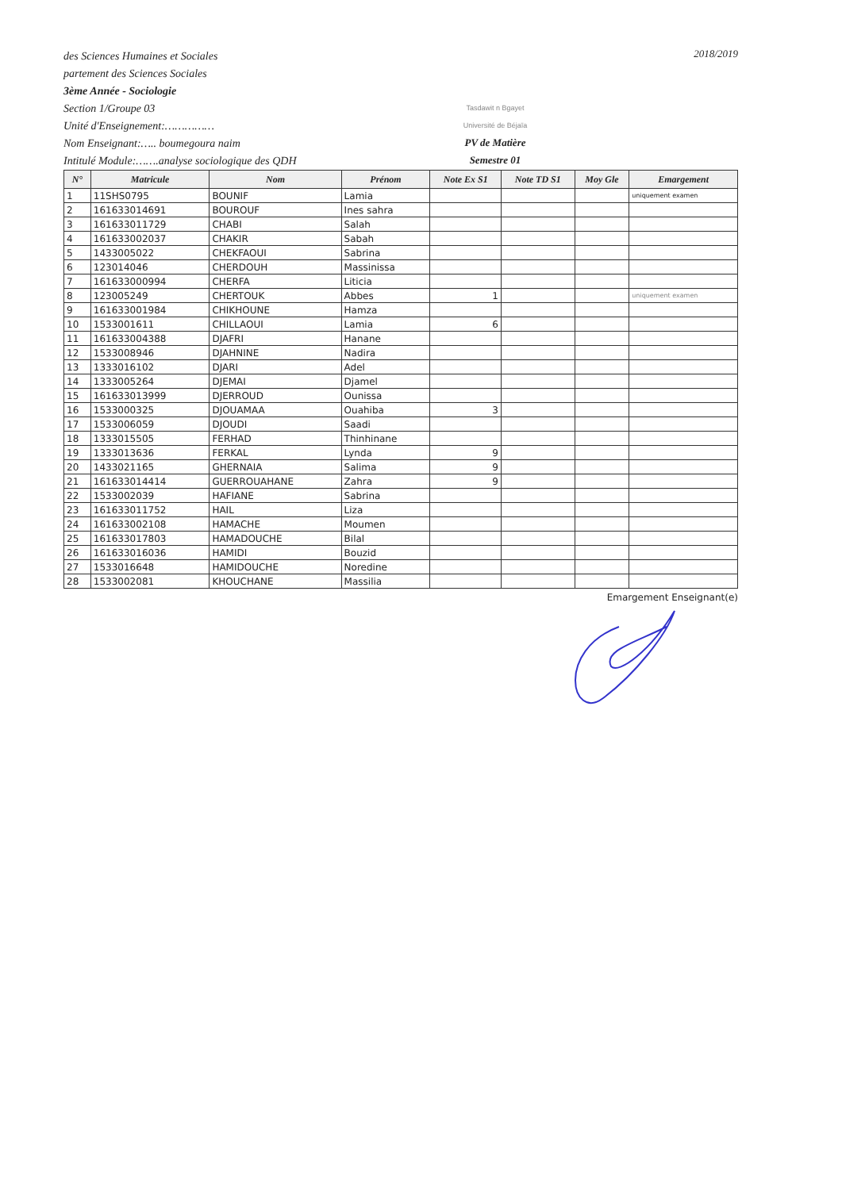des Sciences Humaines et Sociales
partement des Sciences Sociales
3ème Année - Sociologie
Section 1/Groupe 03
Unité d'Enseignement:……………
Nom Enseignant:….. boumegoura naim
Intitulé Module:…….analyse sociologique des QDH
Tasdawit n Bgayet
Université de Béjaïa
PV de Matière
Semestre 01
2018/2019
| N° | Matricule | Nom | Prénom | Note Ex S1 | Note TD S1 | Moy Gle | Emargement |
| --- | --- | --- | --- | --- | --- | --- | --- |
| 1 | 11SHS0795 | BOUNIF | Lamia | | | | uniquement examen |
| 2 | 161633014691 | BOUROUF | Ines sahra | | | | |
| 3 | 161633011729 | CHABI | Salah | | | | |
| 4 | 161633002037 | CHAKIR | Sabah | | | | |
| 5 | 1433005022 | CHEKFAOUI | Sabrina | | | | |
| 6 | 123014046 | CHERDOUH | Massinissa | | | | |
| 7 | 161633000994 | CHERFA | Liticia | | | | |
| 8 | 123005249 | CHERTOUK | Abbes | 1 | | | uniquement examen |
| 9 | 161633001984 | CHIKHOUNE | Hamza | | | | |
| 10 | 1533001611 | CHILLAOUI | Lamia | 6 | | | |
| 11 | 161633004388 | DJAFRI | Hanane | | | | |
| 12 | 1533008946 | DJAHNINE | Nadira | | | | |
| 13 | 1333016102 | DJARI | Adel | | | | |
| 14 | 1333005264 | DJEMAI | Djamel | | | | |
| 15 | 161633013999 | DJERROUD | Ounissa | | | | |
| 16 | 1533000325 | DJOUAMAA | Ouahiba | 3 | | | |
| 17 | 1533006059 | DJOUDI | Saadi | | | | |
| 18 | 1333015505 | FERHAD | Thinhinane | | | | |
| 19 | 1333013636 | FERKAL | Lynda | 9 | | | |
| 20 | 1433021165 | GHERNAIA | Salima | 9 | | | |
| 21 | 161633014414 | GUERROUAHANE | Zahra | 9 | | | |
| 22 | 1533002039 | HAFIANE | Sabrina | | | | |
| 23 | 161633011752 | HAIL | Liza | | | | |
| 24 | 161633002108 | HAMACHE | Moumen | | | | |
| 25 | 161633017803 | HAMADOUCHE | Bilal | | | | |
| 26 | 161633016036 | HAMIDI | Bouzid | | | | |
| 27 | 1533016648 | HAMIDOUCHE | Noredine | | | | |
| 28 | 1533002081 | KHOUCHANE | Massilia | | | | |
Emargement Enseignant(e)